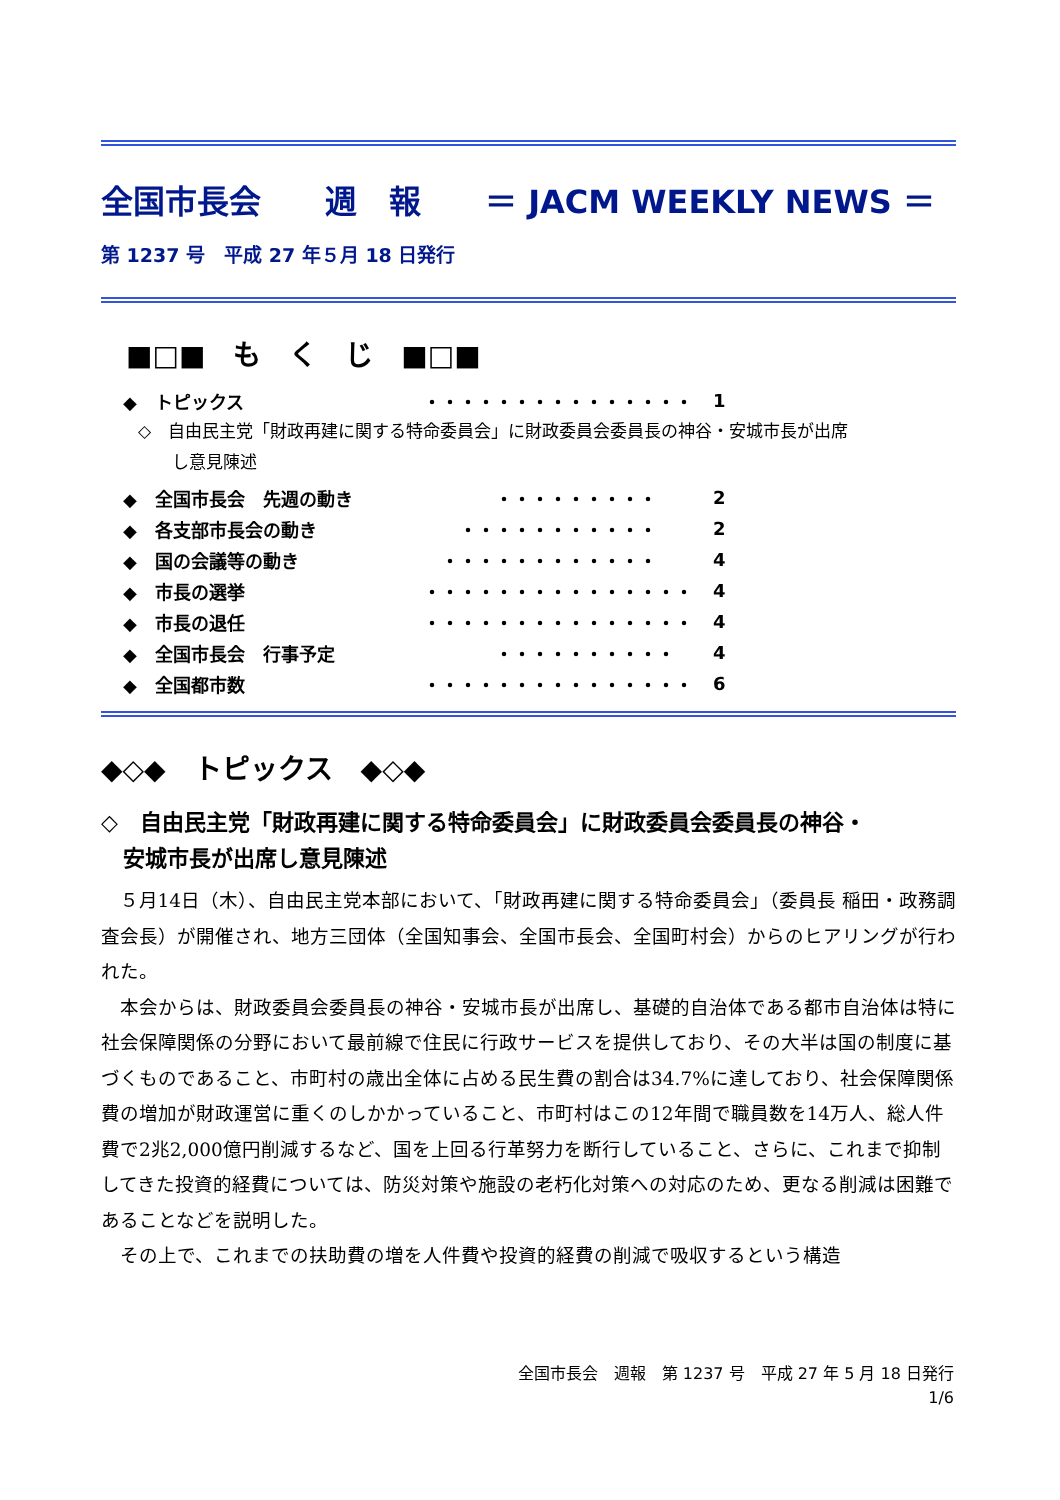全国市長会　　週　報　　＝ JACM WEEKLY NEWS ＝
第 1237 号　平成 27 年５月 18 日発行
■□■　も　く　じ　■□■
◆　トピックス ・・・・・・・・・・・・・・・ 1
◇　自由民主党「財政再建に関する特命委員会」に財政委員会委員長の神谷・安城市長が出席
　　し意見陳述
◆　全国市長会　先週の動き　　　　・・・・・・・・・ 2
◆　各支部市長会の動き　　・・・・・・・・・・・ 2
◆　国の会議等の動き　・・・・・・・・・・・・ 4
◆　市長の選挙 ・・・・・・・・・・・・・・・ 4
◆　市長の退任 ・・・・・・・・・・・・・・・ 4
◆　全国市長会　行事予定　　　　・・・・・・・・・・ 4
◆　全国都市数 ・・・・・・・・・・・・・・・ 6
◆◇◆　トピックス　◆◇◆
◇　自由民主党「財政再建に関する特命委員会」に財政委員会委員長の神谷・
　安城市長が出席し意見陳述
５月14日（木）、自由民主党本部において、「財政再建に関する特命委員会」（委員長 稲田・政務調査会長）が開催され、地方三団体（全国知事会、全国市長会、全国町村会）からのヒアリングが行われた。
本会からは、財政委員会委員長の神谷・安城市長が出席し、基礎的自治体である都市自治体は特に社会保障関係の分野において最前線で住民に行政サービスを提供しており、その大半は国の制度に基づくものであること、市町村の歳出全体に占める民生費の割合は34.7%に達しており、社会保障関係費の増加が財政運営に重くのしかかっていること、市町村はこの12年間で職員数を14万人、総人件費で2兆2,000億円削減するなど、国を上回る行革努力を断行していること、さらに、これまで抑制してきた投資的経費については、防災対策や施設の老朽化対策への対応のため、更なる削減は困難であることなどを説明した。
その上で、これまでの扶助費の増を人件費や投資的経費の削減で吸収するという構造
全国市長会　週報　第 1237 号　平成 27 年 5 月 18 日発行
1/6